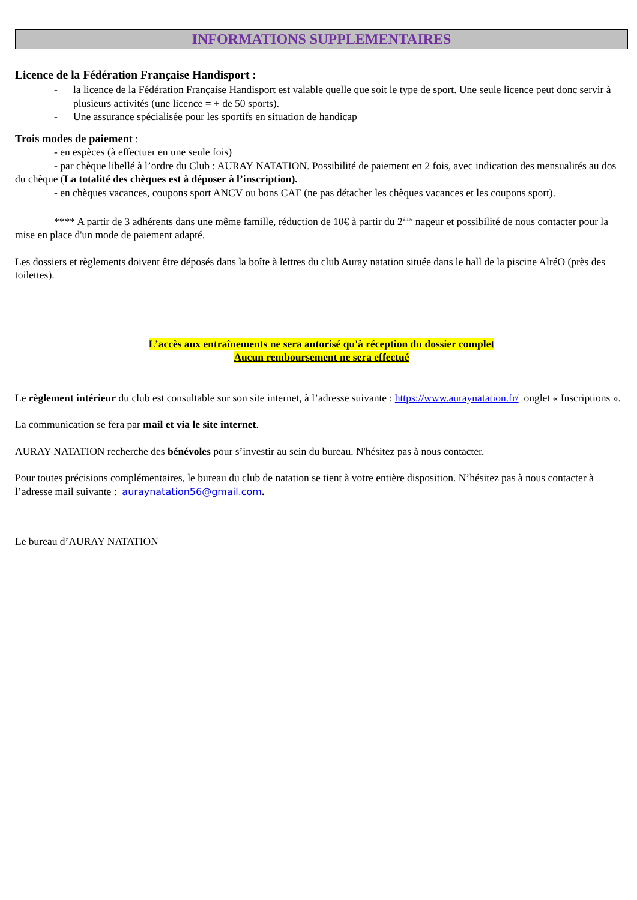INFORMATIONS SUPPLEMENTAIRES
Licence de la Fédération Française Handisport :
- la licence de la Fédération Française Handisport est valable quelle que soit le type de sport. Une seule licence peut donc servir à plusieurs activités (une licence = + de 50 sports).
- Une assurance spécialisée pour les sportifs en situation de handicap
Trois modes de paiement :
- en espèces (à effectuer en une seule fois)
- par chèque libellé à l’ordre du Club : AURAY NATATION. Possibilité de paiement en 2 fois, avec indication des mensualités au dos du chèque (La totalité des chèques est à déposer à l’inscription).
- en chèques vacances, coupons sport ANCV ou bons CAF (ne pas détacher les chèques vacances et les coupons sport).
**** A partir de 3 adhérents dans une même famille, réduction de 10€ à partir du 2<sup>ème</sup> nageur et possibilité de nous contacter pour la mise en place d'un mode de paiement adapté.
Les dossiers et règlements doivent être déposés dans la boîte à lettres du club Auray natation située dans le hall de la piscine AlréO (près des toilettes).
L’accès aux entraînements ne sera autorisé qu'à réception du dossier complet
Aucun remboursement ne sera effectué
Le règlement intérieur du club est consultable sur son site internet, à l’adresse suivante : https://www.auraynatation.fr/ onglet « Inscriptions ».
La communication se fera par mail et via le site internet.
AURAY NATATION recherche des bénévoles pour s’investir au sein du bureau. N'hésitez pas à nous contacter.
Pour toutes précisions complémentaires, le bureau du club de natation se tient à votre entière disposition. N’hésitez pas à nous contacter à l’adresse mail suivante : auraynatation56@gmail.com.
Le bureau d’AURAY NATATION